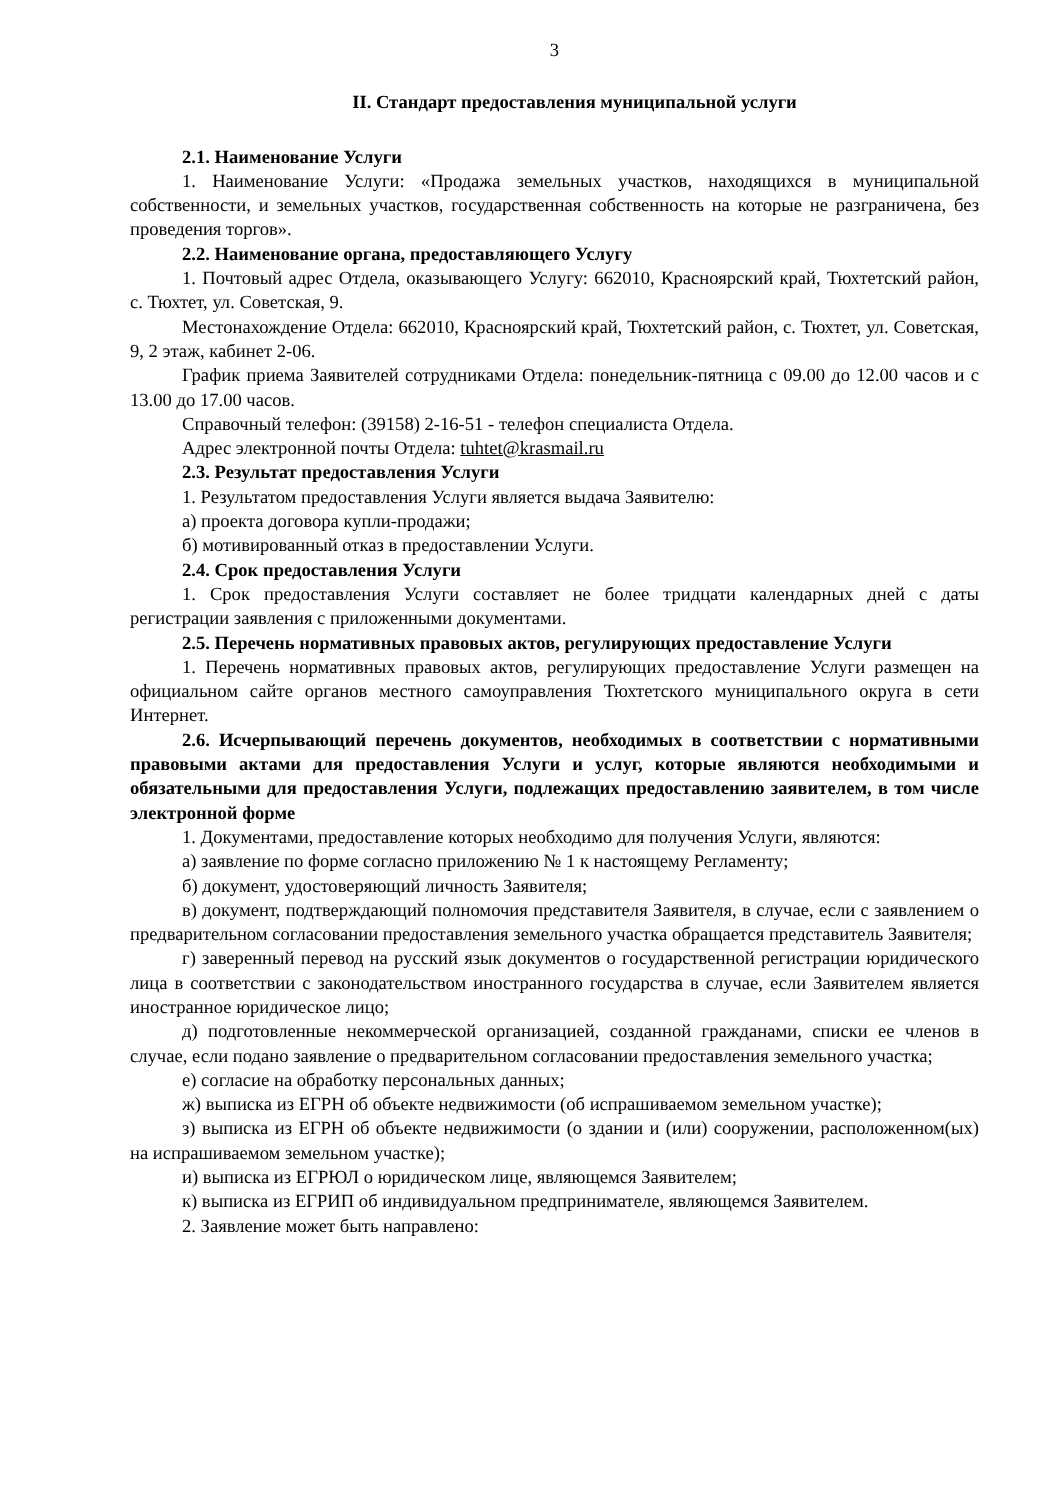3
II. Стандарт предоставления муниципальной услуги
2.1. Наименование Услуги
1. Наименование Услуги: «Продажа земельных участков, находящихся в муниципальной собственности, и земельных участков, государственная собственность на которые не разграничена, без проведения торгов».
2.2. Наименование органа, предоставляющего Услугу
1. Почтовый адрес Отдела, оказывающего Услугу: 662010, Красноярский край, Тюхтетский район, с. Тюхтет, ул. Советская, 9.
Местонахождение Отдела: 662010, Красноярский край, Тюхтетский район, с. Тюхтет, ул. Советская, 9, 2 этаж, кабинет 2-06.
График приема Заявителей сотрудниками Отдела: понедельник-пятница с 09.00 до 12.00 часов и с 13.00 до 17.00 часов.
Справочный телефон: (39158) 2-16-51 - телефон специалиста Отдела.
Адрес электронной почты Отдела: tuhtet@krasmail.ru
2.3. Результат предоставления Услуги
1. Результатом предоставления Услуги является выдача Заявителю:
а) проекта договора купли-продажи;
б) мотивированный отказ в предоставлении Услуги.
2.4. Срок предоставления Услуги
1. Срок предоставления Услуги составляет не более тридцати календарных дней с даты регистрации заявления с приложенными документами.
2.5. Перечень нормативных правовых актов, регулирующих предоставление Услуги
1. Перечень нормативных правовых актов, регулирующих предоставление Услуги размещен на официальном сайте органов местного самоуправления Тюхтетского муниципального округа в сети Интернет.
2.6. Исчерпывающий перечень документов, необходимых в соответствии с нормативными правовыми актами для предоставления Услуги и услуг, которые являются необходимыми и обязательными для предоставления Услуги, подлежащих предоставлению заявителем, в том числе электронной форме
1. Документами, предоставление которых необходимо для получения Услуги, являются:
а) заявление по форме согласно приложению № 1 к настоящему Регламенту;
б) документ, удостоверяющий личность Заявителя;
в) документ, подтверждающий полномочия представителя Заявителя, в случае, если с заявлением о предварительном согласовании предоставления земельного участка обращается представитель Заявителя;
г) заверенный перевод на русский язык документов о государственной регистрации юридического лица в соответствии с законодательством иностранного государства в случае, если Заявителем является иностранное юридическое лицо;
д) подготовленные некоммерческой организацией, созданной гражданами, списки ее членов в случае, если подано заявление о предварительном согласовании предоставления земельного участка;
е) согласие на обработку персональных данных;
ж) выписка из ЕГРН об объекте недвижимости (об испрашиваемом земельном участке);
з) выписка из ЕГРН об объекте недвижимости (о здании и (или) сооружении, расположенном(ых) на испрашиваемом земельном участке);
и) выписка из ЕГРЮЛ о юридическом лице, являющемся Заявителем;
к) выписка из ЕГРИП об индивидуальном предпринимателе, являющемся Заявителем.
2. Заявление может быть направлено: